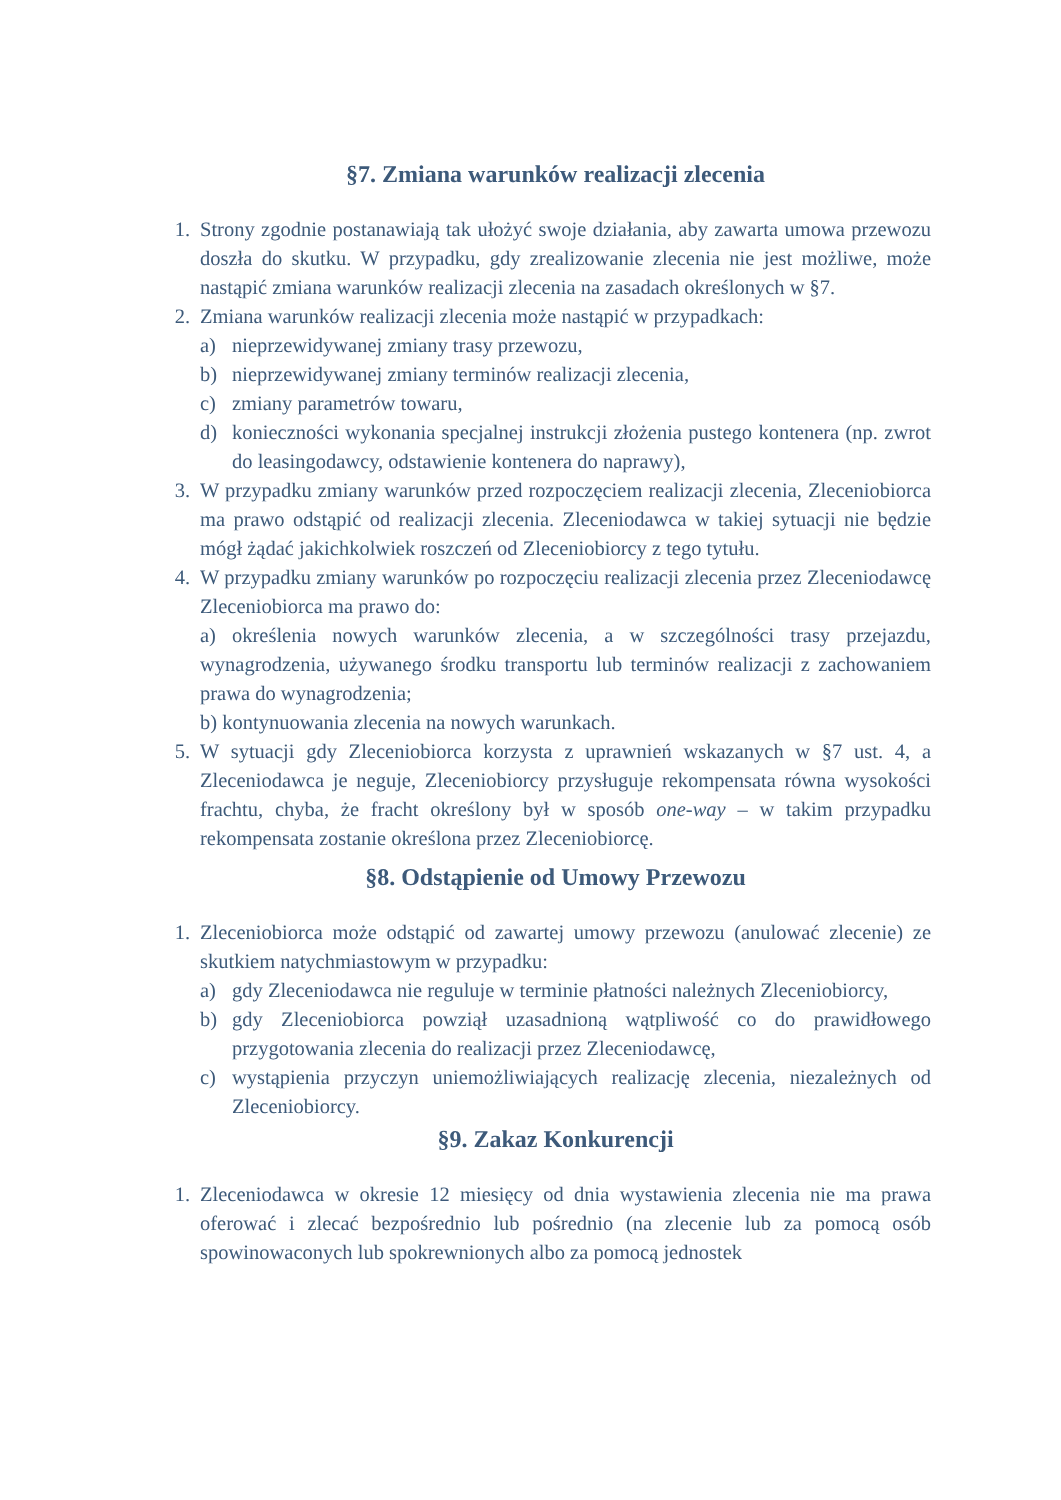§7. Zmiana warunków realizacji zlecenia
1. Strony zgodnie postanawiają tak ułożyć swoje działania, aby zawarta umowa przewozu doszła do skutku. W przypadku, gdy zrealizowanie zlecenia nie jest możliwe, może nastąpić zmiana warunków realizacji zlecenia na zasadach określonych w §7.
2. Zmiana warunków realizacji zlecenia może nastąpić w przypadkach:
a) nieprzewidywanej zmiany trasy przewozu,
b) nieprzewidywanej zmiany terminów realizacji zlecenia,
c) zmiany parametrów towaru,
d) konieczności wykonania specjalnej instrukcji złożenia pustego kontenera (np. zwrot do leasingodawcy, odstawienie kontenera do naprawy),
3. W przypadku zmiany warunków przed rozpoczęciem realizacji zlecenia, Zleceniobiorca ma prawo odstąpić od realizacji zlecenia. Zleceniodawca w takiej sytuacji nie będzie mógł żądać jakichkolwiek roszczeń od Zleceniobiorcy z tego tytułu.
4. W przypadku zmiany warunków po rozpoczęciu realizacji zlecenia przez Zleceniodawcę Zleceniobiorca ma prawo do:
a) określenia nowych warunków zlecenia, a w szczególności trasy przejazdu, wynagrodzenia, używanego środku transportu lub terminów realizacji z zachowaniem prawa do wynagrodzenia;
b) kontynuowania zlecenia na nowych warunkach.
5. W sytuacji gdy Zleceniobiorca korzysta z uprawnień wskazanych w §7 ust. 4, a Zleceniodawca je neguje, Zleceniobiorcy przysługuje rekompensata równa wysokości frachtu, chyba, że fracht określony był w sposób one-way – w takim przypadku rekompensata zostanie określona przez Zleceniobiorcę.
§8. Odstąpienie od Umowy Przewozu
1. Zleceniobiorca może odstąpić od zawartej umowy przewozu (anulować zlecenie) ze skutkiem natychmiastowym w przypadku:
a) gdy Zleceniodawca nie reguluje w terminie płatności należnych Zleceniobiorcy,
b) gdy Zleceniobiorca powziął uzasadnioną wątpliwość co do prawidłowego przygotowania zlecenia do realizacji przez Zleceniodawcę,
c) wystąpienia przyczyn uniemożliwiających realizację zlecenia, niezależnych od Zleceniobiorcy.
§9. Zakaz Konkurencji
1. Zleceniodawca w okresie 12 miesięcy od dnia wystawienia zlecenia nie ma prawa oferować i zlecać bezpośrednio lub pośrednio (na zlecenie lub za pomocą osób spowinowaconych lub spokrewnionych albo za pomocą jednostek